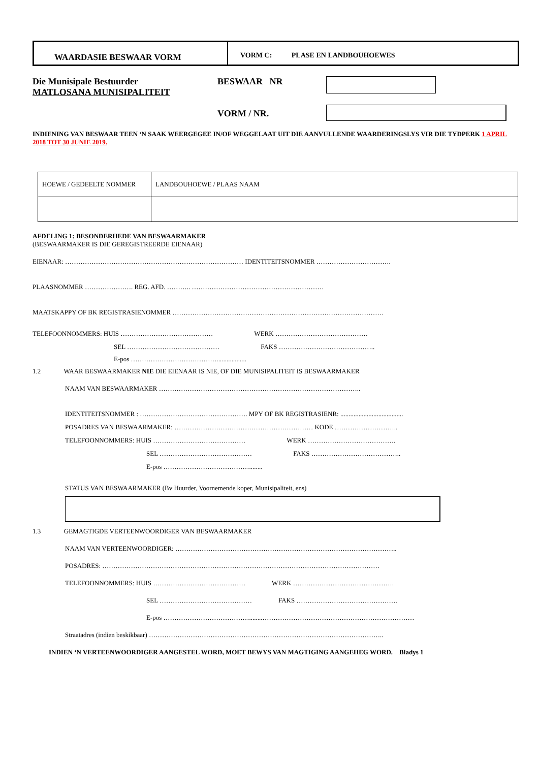WAARDASIE BESWAAR VORM
VORM C: PLASE EN LANDBOUHOEWES
Die Munisipale Bestuurder
MATLOSANA MUNISIPALITEIT
BESWAAR NR
VORM / NR.
INDIENING VAN BESWAAR TEEN ‘N SAAK WEERGEGEE IN/OF WEGGELAAT UIT DIE AANVULLENDE WAARDERINGSLYS VIR DIE TYDPERK 1 APRIL 2018 TOT 30 JUNIE 2019.
| HOEWE / GEDEELTE NOMMER | LANDBOUHOEWE / PLAAS NAAM |
AFDELING 1: BESONDERHEDE VAN BESWAARMAKER
(BESWAARMAKER IS DIE GEREGISTREERDE EIENAAR)
EIENAAR: ……………………………………………………………………… IDENTITEITSNOMMER …………………………….
PLAASNOMMER …………………. REG. AFD. ……….. ……………………………………………………
MAATSKAPPY OF BK REGISTRASIENOMMER ……………………………………………………………………………………
TELEFOONNOMMERS: HUIS …………………………………… WERK ……………………………………
SEL …………………………………… FAKS ……………………………………..
E-pos …………………………………..................
1.2 WAAR BESWAARMAKER NIE DIE EIENAAR IS NIE, OF DIE MUNISIPALITEIT IS BESWAARMAKER
NAAM VAN BESWAARMAKER ………………………………………………………………………………..
IDENTITEITSNOMMER : …………………………………………. MPY OF BK REGISTRASIENR: ......................................
POSADRES VAN BESWAARMAKER: ……………………………………………………… KODE ………………………..
TELEFOONNOMMERS: HUIS …………………………………… WERK ………………………………….
SEL …………………………………… FAKS …………………………………..
E-pos …………………………………........
STATUS VAN BESWAARMAKER (Bv Huurder, Voornemende koper, Munisipaliteit, ens)
1.3 GEMAGTIGDE VERTEENWOORDIGER VAN BESWAARMAKER
NAAM VAN VERTEENWOORDIGER: ………………………………………………………………………………………..
POSADRES: ………………………………………………………………………………………………………………
TELEFOONNOMMERS: HUIS …………………………………… WERK ……………………………………….
SEL …………………………………… FAKS ……………………………………….
E-pos …………………………………........……………………………………………………………
Straatadres (indien beskikbaar) ……………………………………………………………………………………………..
INDIEN ‘N VERTEENWOORDIGER AANGESTEL WORD, MOET BEWYS VAN MAGTIGING AANGEHEG WORD. Bladys 1